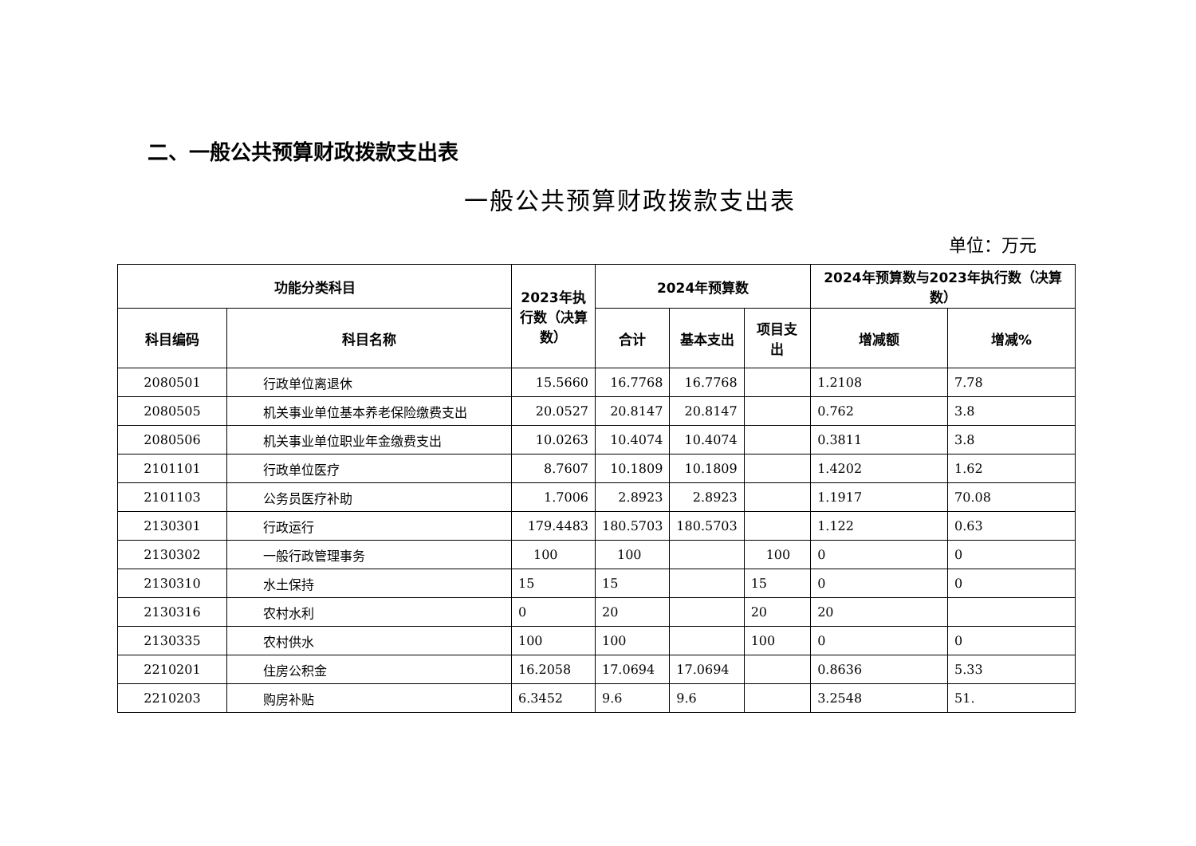二、一般公共预算财政拨款支出表
一般公共预算财政拨款支出表
单位：万元
| 功能分类科目 | | 2023年执行数（决算数） | 2024年预算数 | | | 2024年预算数与2023年执行数（决算数） | |
| --- | --- | --- | --- | --- | --- | --- | --- |
| 科目编码 | 科目名称 | | 合计 | 基本支出 | 项目支出 | 增减额 | 增减% |
| 2080501 | 行政单位离退休 | 15.5660 | 16.7768 | 16.7768 | | 1.2108 | 7.78 |
| 2080505 | 机关事业单位基本养老保险缴费支出 | 20.0527 | 20.8147 | 20.8147 | | 0.762 | 3.8 |
| 2080506 | 机关事业单位职业年金缴费支出 | 10.0263 | 10.4074 | 10.4074 | | 0.3811 | 3.8 |
| 2101101 | 行政单位医疗 | 8.7607 | 10.1809 | 10.1809 | | 1.4202 | 1.62 |
| 2101103 | 公务员医疗补助 | 1.7006 | 2.8923 | 2.8923 | | 1.1917 | 70.08 |
| 2130301 | 行政运行 | 179.4483 | 180.5703 | 180.5703 | | 1.122 | 0.63 |
| 2130302 | 一般行政管理事务 | 100 | 100 | | 100 | 0 | 0 |
| 2130310 | 水土保持 | 15 | 15 | | 15 | 0 | 0 |
| 2130316 | 农村水利 | 0 | 20 | | 20 | 20 | |
| 2130335 | 农村供水 | 100 | 100 | | 100 | 0 | 0 |
| 2210201 | 住房公积金 | 16.2058 | 17.0694 | 17.0694 | | 0.8636 | 5.33 |
| 2210203 | 购房补贴 | 6.3452 | 9.6 | 9.6 | | 3.2548 | 51. |